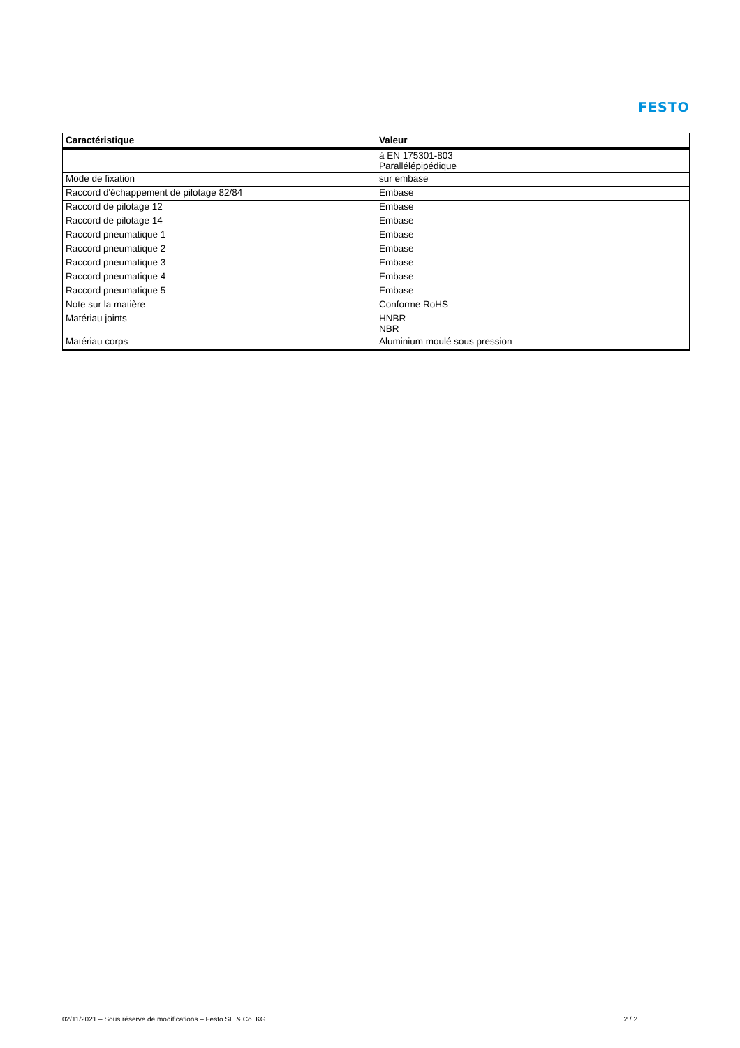FESTO
| Caractéristique | Valeur |
| --- | --- |
| | à EN 175301-803 Parallélépipédique |
| Mode de fixation | sur embase |
| Raccord d'échappement de pilotage 82/84 | Embase |
| Raccord de pilotage 12 | Embase |
| Raccord de pilotage 14 | Embase |
| Raccord pneumatique 1 | Embase |
| Raccord pneumatique 2 | Embase |
| Raccord pneumatique 3 | Embase |
| Raccord pneumatique 4 | Embase |
| Raccord pneumatique 5 | Embase |
| Note sur la matière | Conforme RoHS |
| Matériau joints | HNBR NBR |
| Matériau corps | Aluminium moulé sous pression |
02/11/2021 – Sous réserve de modifications – Festo SE & Co. KG 2 / 2